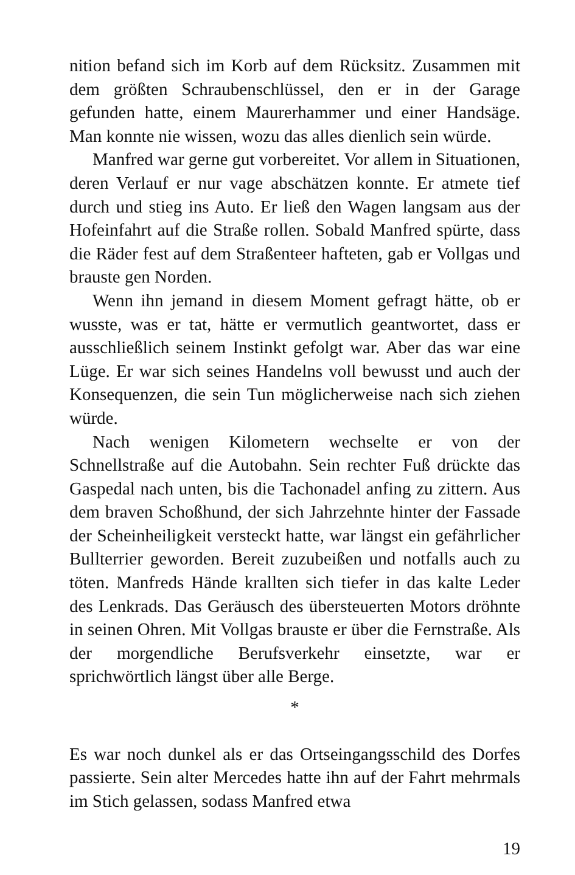nition befand sich im Korb auf dem Rücksitz. Zusammen mit dem größten Schraubenschlüssel, den er in der Garage gefunden hatte, einem Maurerhammer und einer Handsäge. Man konnte nie wissen, wozu das alles dienlich sein würde.
Manfred war gerne gut vorbereitet. Vor allem in Situationen, deren Verlauf er nur vage abschätzen konnte. Er atmete tief durch und stieg ins Auto. Er ließ den Wagen langsam aus der Hofeinfahrt auf die Straße rollen. Sobald Manfred spürte, dass die Räder fest auf dem Straßenteer hafteten, gab er Vollgas und brauste gen Norden.
Wenn ihn jemand in diesem Moment gefragt hätte, ob er wusste, was er tat, hätte er vermutlich geantwortet, dass er ausschließlich seinem Instinkt gefolgt war. Aber das war eine Lüge. Er war sich seines Handelns voll bewusst und auch der Konsequenzen, die sein Tun möglicherweise nach sich ziehen würde.
Nach wenigen Kilometern wechselte er von der Schnellstraße auf die Autobahn. Sein rechter Fuß drückte das Gaspedal nach unten, bis die Tachonadel anfing zu zittern. Aus dem braven Schoßhund, der sich Jahrzehnte hinter der Fassade der Scheinheiligkeit versteckt hatte, war längst ein gefährlicher Bullterrier geworden. Bereit zuzubeißen und notfalls auch zu töten. Manfreds Hände krallten sich tiefer in das kalte Leder des Lenkrads. Das Geräusch des übersteuerten Motors dröhnte in seinen Ohren. Mit Vollgas brauste er über die Fernstraße. Als der morgendliche Berufsverkehr einsetzte, war er sprichwörtlich längst über alle Berge.
*
Es war noch dunkel als er das Ortseingangsschild des Dorfes passierte. Sein alter Mercedes hatte ihn auf der Fahrt mehrmals im Stich gelassen, sodass Manfred etwa
19